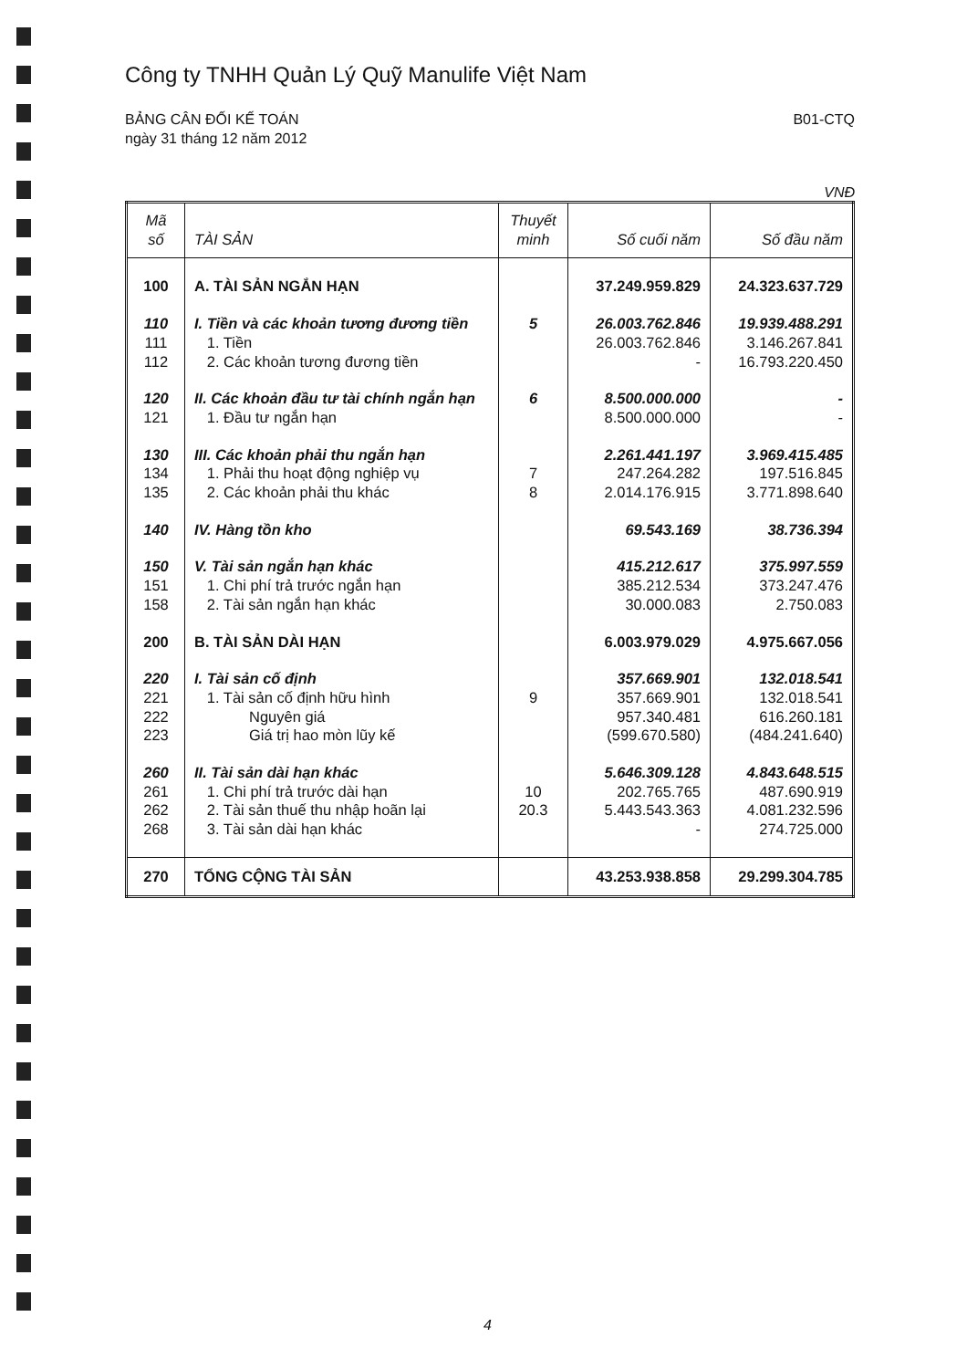Công ty TNHH Quản Lý Quỹ Manulife Việt Nam
BẢNG CÂN ĐỐI KẾ TOÁN
ngày 31 tháng 12 năm 2012
B01-CTQ
VNĐ
| Mã số | TÀI SẢN | Thuyết minh | Số cuối năm | Số đầu năm |
| --- | --- | --- | --- | --- |
| 100 | A. TÀI SẢN NGẮN HẠN | | 37.249.959.829 | 24.323.637.729 |
| 110 | I. Tiền và các khoản tương đương tiền | 5 | 26.003.762.846 | 19.939.488.291 |
| 111 | 1. Tiền | | 26.003.762.846 | 3.146.267.841 |
| 112 | 2. Các khoản tương đương tiền | | - | 16.793.220.450 |
| 120 | II. Các khoản đầu tư tài chính ngắn hạn | 6 | 8.500.000.000 | - |
| 121 | 1. Đầu tư ngắn hạn | | 8.500.000.000 | - |
| 130 | III. Các khoản phải thu ngắn hạn | | 2.261.441.197 | 3.969.415.485 |
| 134 | 1. Phải thu hoạt động nghiệp vụ | 7 | 247.264.282 | 197.516.845 |
| 135 | 2. Các khoản phải thu khác | 8 | 2.014.176.915 | 3.771.898.640 |
| 140 | IV. Hàng tồn kho | | 69.543.169 | 38.736.394 |
| 150 | V. Tài sản ngắn hạn khác | | 415.212.617 | 375.997.559 |
| 151 | 1. Chi phí trả trước ngắn hạn | | 385.212.534 | 373.247.476 |
| 158 | 2. Tài sản ngắn hạn khác | | 30.000.083 | 2.750.083 |
| 200 | B. TÀI SẢN DÀI HẠN | | 6.003.979.029 | 4.975.667.056 |
| 220 | I. Tài sản cố định | | 357.669.901 | 132.018.541 |
| 221 | 1. Tài sản cố định hữu hình | 9 | 357.669.901 | 132.018.541 |
| 222 | Nguyên giá | | 957.340.481 | 616.260.181 |
| 223 | Giá trị hao mòn lũy kế | | (599.670.580) | (484.241.640) |
| 260 | II. Tài sản dài hạn khác | | 5.646.309.128 | 4.843.648.515 |
| 261 | 1. Chi phí trả trước dài hạn | 10 | 202.765.765 | 487.690.919 |
| 262 | 2. Tài sản thuế thu nhập hoãn lại | 20.3 | 5.443.543.363 | 4.081.232.596 |
| 268 | 3. Tài sản dài hạn khác | | - | 274.725.000 |
| 270 | TỔNG CỘNG TÀI SẢN | | 43.253.938.858 | 29.299.304.785 |
4